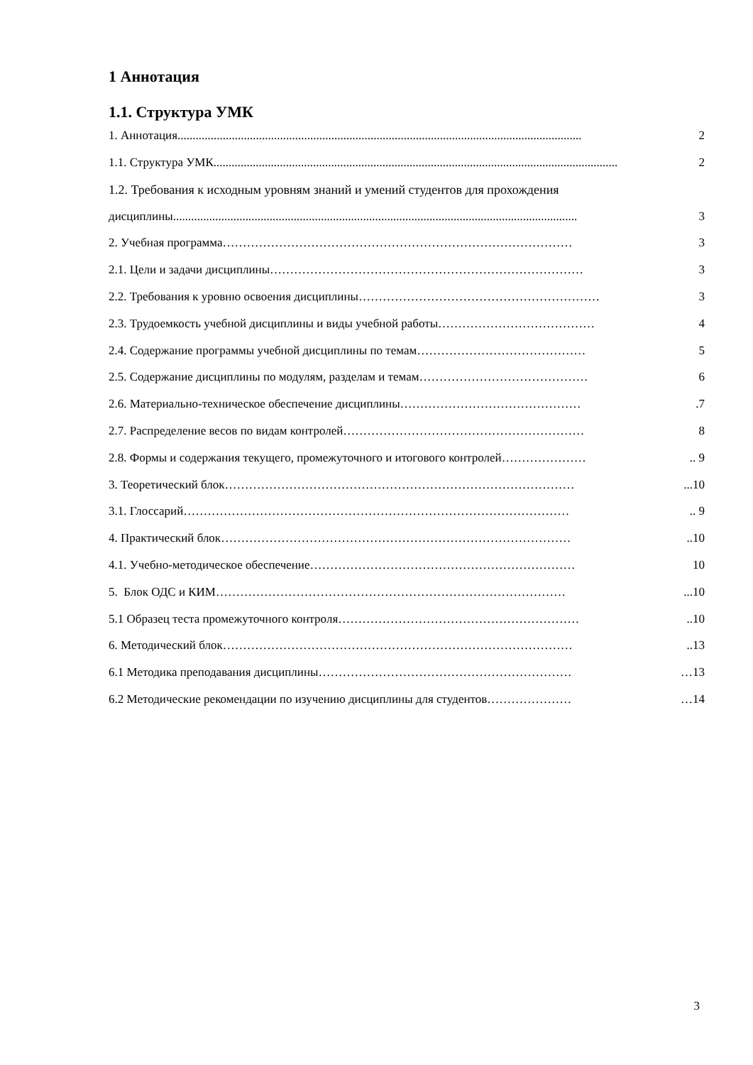1 Аннотация
1.1. Структура УМК
1. Аннотация...................................................................................................................................... 2
1.1. Структура УМК...................................................................................................................................... 2
1.2. Требования к исходным уровням знаний и умений студентов для прохождения
дисциплины ...................................................................................................................................... 3
2. Учебная программа …………………………………………………………………………… 3
2.1. Цели и задачи дисциплины …………………………………………………………………… 3
2.2. Требования к уровню освоения дисциплины …………………………………………………… 3
2.3. Трудоемкость учебной дисциплины и виды учебной работы ………………………………… 4
2.4. Содержание программы учебной дисциплины по темам …………………………………… 5
2.5. Содержание дисциплины по модулям, разделам и темам …………………………………… 6
2.6. Материально-техническое обеспечение дисциплины ……………………………………….7
2.7. Распределение весов по видам контролей …………………………………………………… 8
2.8. Формы и содержания текущего, промежуточного и итогового контролей ………………… .. 9
3. Теоретический блок ……………………………………………………………………………...10
3.1. Глоссарий …………………………………………………………………………………….. 9
4. Практический блок ……………………………………………………………………………..10
4.1. Учебно-методическое обеспечение ………………………………………………………… 10
5. Блок ОДС и КИМ ……………………………………………………………………………...10
5.1 Образец теста промежуточного контроля ……………………………………………………..10
6. Методический блок ……………………………………………………………………………..13
6.1 Методика преподавания дисциплины ……………………………………………………… …13
6.2 Методические рекомендации по изучению дисциплины для студентов ………………… …14
3